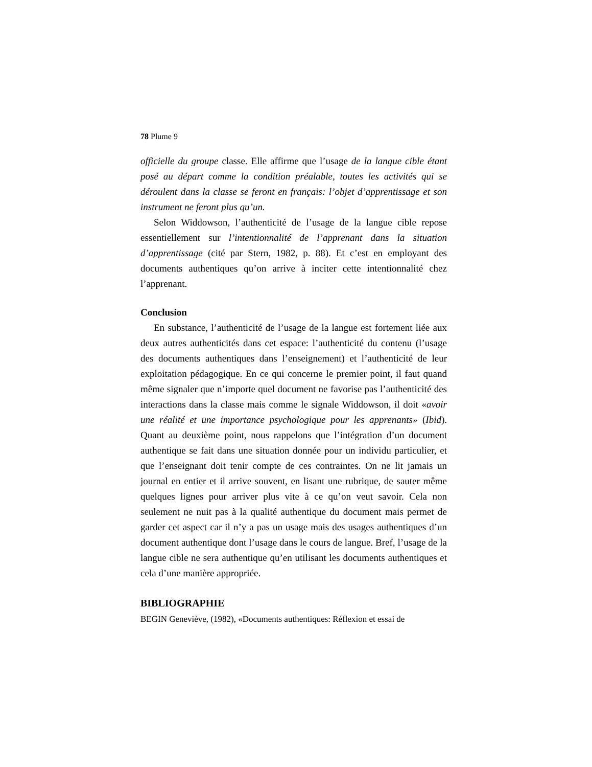78 Plume 9
officielle du groupe classe. Elle affirme que l’usage de la langue cible étant posé au départ comme la condition préalable, toutes les activités qui se déroulent dans la classe se feront en français: l’objet d’apprentissage et son instrument ne feront plus qu’un.
Selon Widdowson, l’authenticité de l’usage de la langue cible repose essentiellement sur l’intentionnalité de l’apprenant dans la situation d’apprentissage (cité par Stern, 1982, p. 88). Et c’est en employant des documents authentiques qu’on arrive à inciter cette intentionnalité chez l’apprenant.
Conclusion
En substance, l’authenticité de l’usage de la langue est fortement liée aux deux autres authenticités dans cet espace: l’authenticité du contenu (l’usage des documents authentiques dans l’enseignement) et l’authenticité de leur exploitation pédagogique. En ce qui concerne le premier point, il faut quand même signaler que n’importe quel document ne favorise pas l’authenticité des interactions dans la classe mais comme le signale Widdowson, il doit «avoir une réalité et une importance psychologique pour les apprenants» (Ibid). Quant au deuxième point, nous rappelons que l’intégration d’un document authentique se fait dans une situation donnée pour un individu particulier, et que l’enseignant doit tenir compte de ces contraintes. On ne lit jamais un journal en entier et il arrive souvent, en lisant une rubrique, de sauter même quelques lignes pour arriver plus vite à ce qu’on veut savoir. Cela non seulement ne nuit pas à la qualité authentique du document mais permet de garder cet aspect car il n’y a pas un usage mais des usages authentiques d’un document authentique dont l’usage dans le cours de langue. Bref, l’usage de la langue cible ne sera authentique qu’en utilisant les documents authentiques et cela d’une manière appropriée.
BIBLIOGRAPHIE
BEGIN Geneviève, (1982), «Documents authentiques: Réflexion et essai de